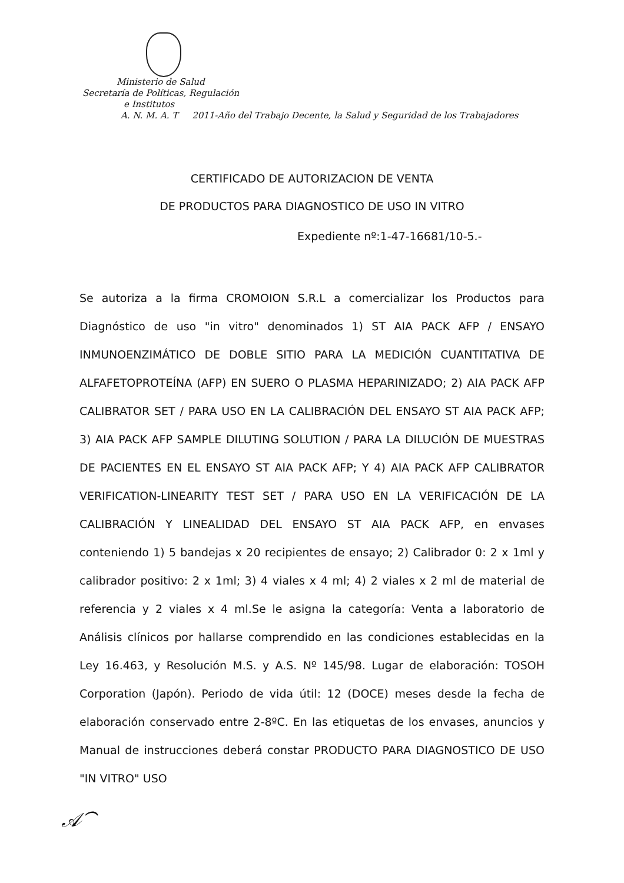Ministerio de Salud
Secretaría de Políticas, Regulación
e Institutos
A. N. M. A. T 2011-Año del Trabajo Decente, la Salud y Seguridad de los Trabajadores
CERTIFICADO DE AUTORIZACION DE VENTA
DE PRODUCTOS PARA DIAGNOSTICO DE USO IN VITRO
Expediente nº:1-47-16681/10-5.-
Se autoriza a la firma CROMOION S.R.L a comercializar los Productos para Diagnóstico de uso "in vitro" denominados 1) ST AIA PACK AFP / ENSAYO INMUNOENZIMÁTICO DE DOBLE SITIO PARA LA MEDICIÓN CUANTITATIVA DE ALFAFETOPROTEÍNA (AFP) EN SUERO O PLASMA HEPARINIZADO; 2) AIA PACK AFP CALIBRATOR SET / PARA USO EN LA CALIBRACIÓN DEL ENSAYO ST AIA PACK AFP; 3) AIA PACK AFP SAMPLE DILUTING SOLUTION / PARA LA DILUCIÓN DE MUESTRAS DE PACIENTES EN EL ENSAYO ST AIA PACK AFP; Y 4) AIA PACK AFP CALIBRATOR VERIFICATION-LINEARITY TEST SET / PARA USO EN LA VERIFICACIÓN DE LA CALIBRACIÓN Y LINEALIDAD DEL ENSAYO ST AIA PACK AFP, en envases conteniendo 1) 5 bandejas x 20 recipientes de ensayo; 2) Calibrador 0: 2 x 1ml y calibrador positivo: 2 x 1ml; 3) 4 viales x 4 ml; 4) 2 viales x 2 ml de material de referencia y 2 viales x 4 ml.Se le asigna la categoría: Venta a laboratorio de Análisis clínicos por hallarse comprendido en las condiciones establecidas en la Ley 16.463, y Resolución M.S. y A.S. Nº 145/98. Lugar de elaboración: TOSOH Corporation (Japón). Periodo de vida útil: 12 (DOCE) meses desde la fecha de elaboración conservado entre 2-8ºC. En las etiquetas de los envases, anuncios y Manual de instrucciones deberá constar PRODUCTO PARA DIAGNOSTICO DE USO "IN VITRO" USO
𝒜⁀